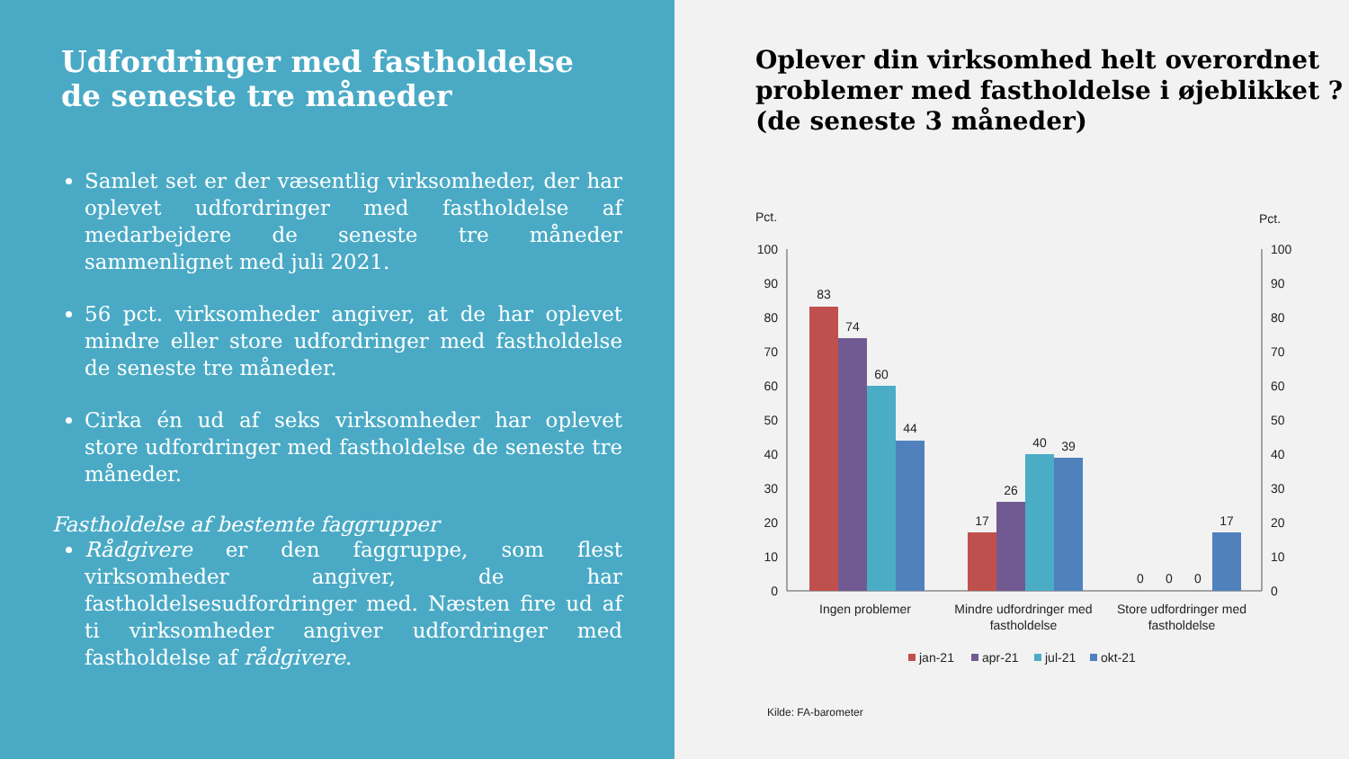Udfordringer med fastholdelse de seneste tre måneder
Samlet set er der væsentlig virksomheder, der har oplevet udfordringer med fastholdelse af medarbejdere de seneste tre måneder sammenlignet med juli 2021.
56 pct. virksomheder angiver, at de har oplevet mindre eller store udfordringer med fastholdelse de seneste tre måneder.
Cirka én ud af seks virksomheder har oplevet store udfordringer med fastholdelse de seneste tre måneder.
Fastholdelse af bestemte faggrupper
Rådgivere er den faggruppe, som flest virksomheder angiver, de har fastholdelsesudfordringer med. Næsten fire ud af ti virksomheder angiver udfordringer med fastholdelse af rådgivere.
Oplever din virksomhed helt overordnet problemer med fastholdelse i øjeblikket ? (de seneste 3 måneder)
Pct.
Pct.
100
90
80
70
60
50
40
30
20
10
0
100
90
80
70
60
50
40
30
20
10
0
83
74
60
44
17
26
40
39
0
0
0
17
Ingen problemer
Mindre udfordringer med
fastholdelse
Store udfordringer med
fastholdelse
jan-21
apr-21
jul-21
okt-21
Kilde: FA-barometer